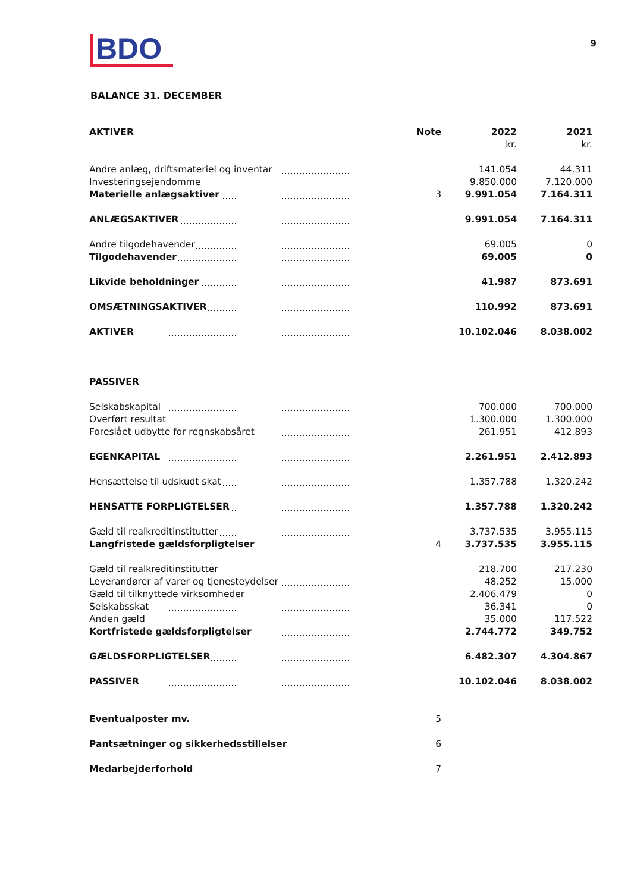BDO
9
BALANCE 31. DECEMBER
| AKTIVER | Note | 2022 | 2021 |
| --- | --- | --- | --- |
| | | kr. | kr. |
| Andre anlæg, driftsmateriel og inventar | | 141.054 | 44.311 |
| Investeringsejendomme | | 9.850.000 | 7.120.000 |
| Materielle anlægsaktiver | 3 | 9.991.054 | 7.164.311 |
| ANLÆGSAKTIVER | | 9.991.054 | 7.164.311 |
| Andre tilgodehavender | | 69.005 | 0 |
| Tilgodehavender | | 69.005 | 0 |
| Likvide beholdninger | | 41.987 | 873.691 |
| OMSÆTNINGSAKTIVER | | 110.992 | 873.691 |
| AKTIVER | | 10.102.046 | 8.038.002 |
| PASSIVER | | | |
| Selskabskapital | | 700.000 | 700.000 |
| Overført resultat | | 1.300.000 | 1.300.000 |
| Foreslået udbytte for regnskabsåret | | 261.951 | 412.893 |
| EGENKAPITAL | | 2.261.951 | 2.412.893 |
| Hensættelse til udskudt skat | | 1.357.788 | 1.320.242 |
| HENSATTE FORPLIGTELSER | | 1.357.788 | 1.320.242 |
| Gæld til realkreditinstitutter | | 3.737.535 | 3.955.115 |
| Langfristede gældsforpligtelser | 4 | 3.737.535 | 3.955.115 |
| Gæld til realkreditinstitutter | | 218.700 | 217.230 |
| Leverandører af varer og tjenesteydelser | | 48.252 | 15.000 |
| Gæld til tilknyttede virksomheder | | 2.406.479 | 0 |
| Selskabsskat | | 36.341 | 0 |
| Anden gæld | | 35.000 | 117.522 |
| Kortfristede gældsforpligtelser | | 2.744.772 | 349.752 |
| GÆLDSFORPLIGTELSER | | 6.482.307 | 4.304.867 |
| PASSIVER | | 10.102.046 | 8.038.002 |
| Eventualposter mv. | 5 | | |
| Pantsætninger og sikkerhedsstillelser | 6 | | |
| Medarbejderforhold | 7 | | |